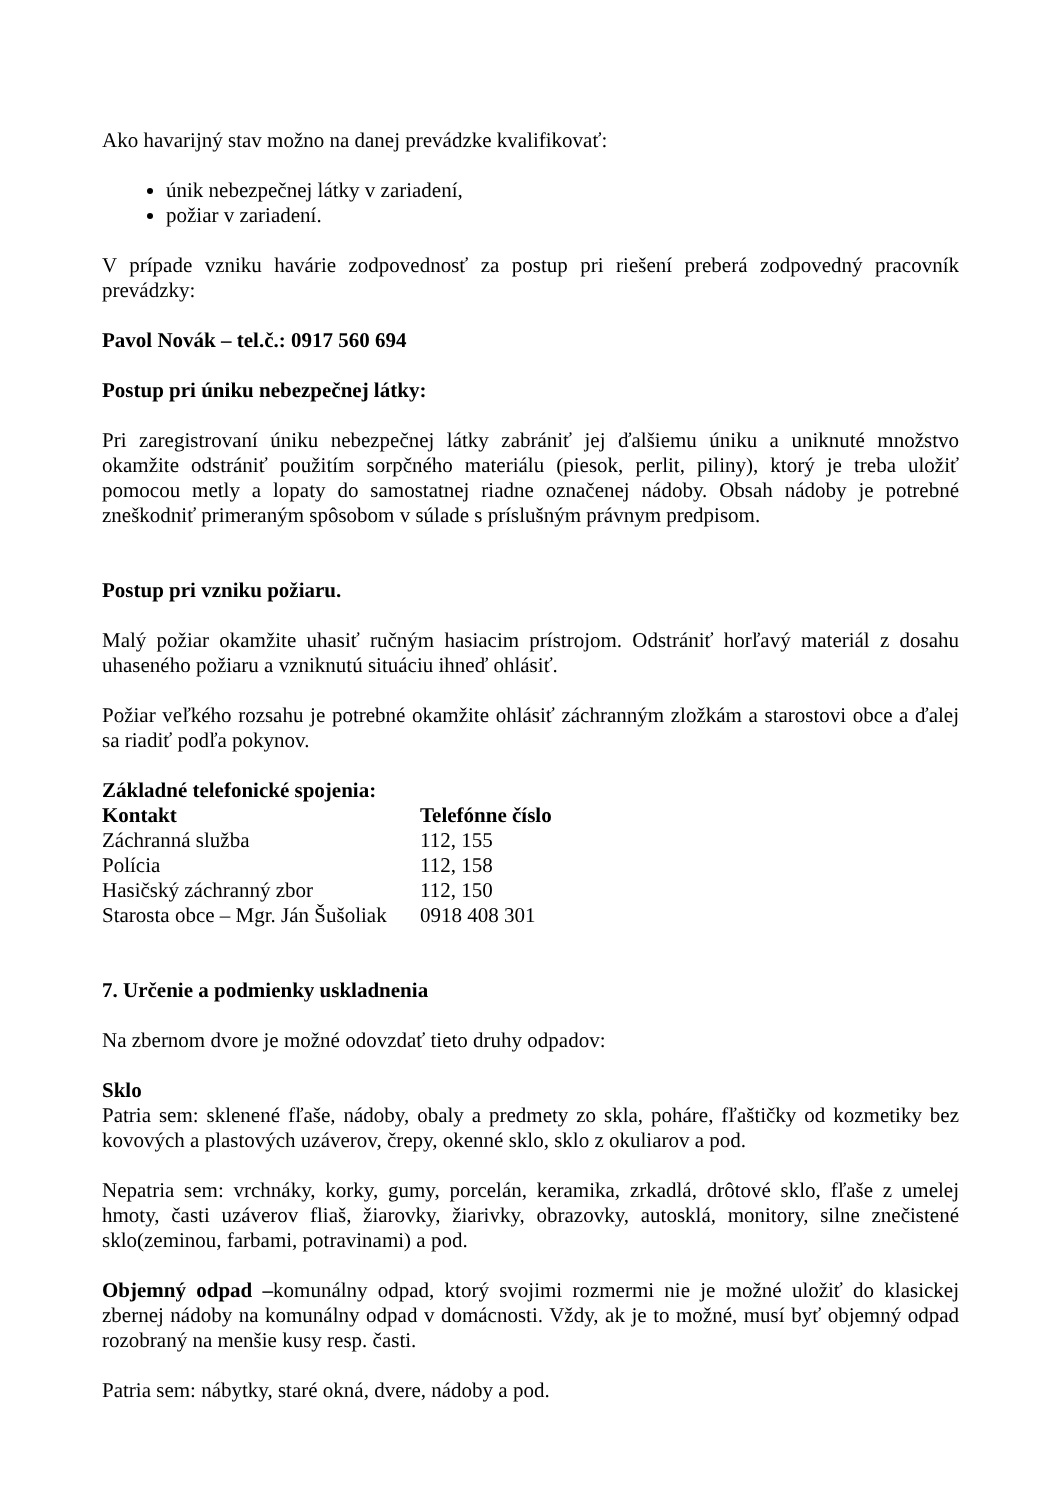Ako havarijný stav možno na danej prevádzke kvalifikovať:
únik nebezpečnej látky v zariadení,
požiar v zariadení.
V prípade vzniku havárie zodpovednosť za postup pri riešení preberá zodpovedný pracovník prevádzky:
Pavol Novák – tel.č.: 0917 560 694
Postup pri úniku nebezpečnej látky:
Pri zaregistrovaní úniku nebezpečnej látky zabrániť jej ďalšiemu úniku a uniknuté množstvo okamžite odstrániť použitím sorpčného materiálu (piesok, perlit, piliny), ktorý je treba uložiť pomocou metly a lopaty do samostatnej riadne označenej nádoby. Obsah nádoby je potrebné zneškodniť primeraným spôsobom v súlade s príslušným právnym predpisom.
Postup pri vzniku požiaru.
Malý požiar okamžite uhasiť ručným hasiacim prístrojom. Odstrániť horľavý materiál z dosahu uhaseného požiaru a vzniknutú situáciu ihneď ohlásiť.
Požiar veľkého rozsahu je potrebné okamžite ohlásiť záchranným zložkám a starostovi obce a ďalej sa riadiť podľa pokynov.
Základné telefonické spojenia:
| Kontakt | Telefónne číslo |
| --- | --- |
| Záchranná služba | 112, 155 |
| Polícia | 112, 158 |
| Hasičský záchranný zbor | 112, 150 |
| Starosta obce – Mgr. Ján Šušoliak | 0918 408 301 |
7. Určenie a podmienky uskladnenia
Na zbernom dvore je možné odovzdať tieto druhy odpadov:
Sklo
Patria sem: sklenené fľaše, nádoby, obaly a predmety zo skla, poháre, fľaštičky od kozmetiky bez kovových a plastových uzáverov, črepy, okenné sklo, sklo z okuliarov a pod.
Nepatria sem: vrchnáky, korky, gumy, porcelán, keramika, zrkadlá, drôtové sklo, fľaše z umelej hmoty, časti uzáverov fliaš, žiarovky, žiarivky, obrazovky, autosklá, monitory, silne znečistené sklo(zeminou, farbami, potravinami) a pod.
Objemný odpad –komunálny odpad, ktorý svojimi rozmermi nie je možné uložiť do klasickej zbernej nádoby na komunálny odpad v domácnosti. Vždy, ak je to možné, musí byť objemný odpad rozobraný na menšie kusy resp. časti.
Patria sem: nábytky, staré okná, dvere, nádoby a pod.